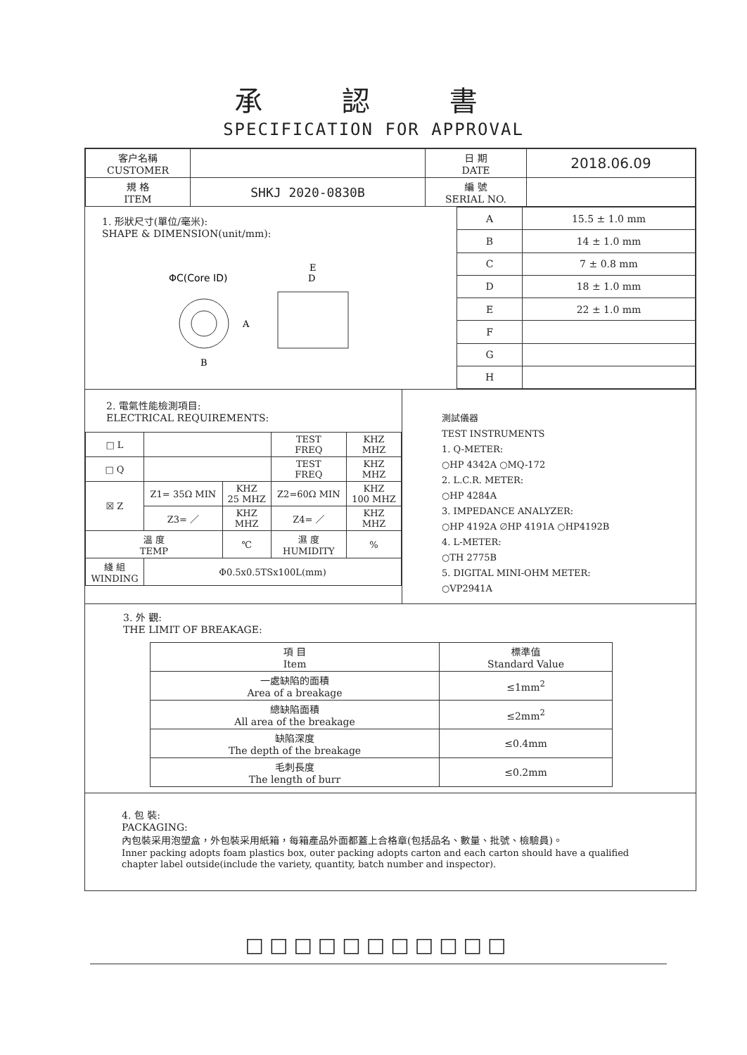承 認 書
SPECIFICATION FOR APPROVAL
| 客户名稱 CUSTOMER | | 日 期 DATE | 2018.06.09 |
| 規 格 ITEM | SHKJ 2020-0830B | 編 號 SERIAL NO. | |
1. 形狀尺寸(單位/毫米):
SHAPE & DIMENSION(unit/mm):
ΦC(Core ID)
A
B
E
D
| A | 15.5 ± 1.0 mm |
| B | 14 ± 1.0 mm |
| C | 7 ± 0.8 mm |
| D | 18 ± 1.0 mm |
| E | 22 ± 1.0 mm |
| F | |
| G | |
| H | |
2. 電氣性能檢測項目:
ELECTRICAL REQUIREMENTS:
| □ L | | | | TEST FREQ | KHZ MHZ |
| □ Q | | | | TEST FREQ | KHZ MHZ |
| ☒ Z | Z1= 35Ω MIN | KHZ 25 MHZ | | Z2=60Ω MIN | KHZ 100 MHZ |
| | Z3= ／ | KHZ MHZ | | Z4= ／ | KHZ MHZ |
| 溫 度 TEMP | | ℃ | 濕 度 HUMIDITY | | % |
| 綫 組 WINDING | Φ0.5x0.5TSx100L(mm) | | | | |
測試儀器
TEST INSTRUMENTS
1. Q-METER:
○HP 4342A ○MQ-172
2. L.C.R. METER:
○HP 4284A
3. IMPEDANCE ANALYZER:
○HP 4192A ∅HP 4191A ○HP4192B
4. L-METER:
○TH 2775B
5. DIGITAL MINI-OHM METER:
○VP2941A
3. 外 觀:
THE LIMIT OF BREAKAGE:
| 項 目 Item | 標準值 Standard Value |
| 一處缺陷的面積 Area of a breakage | ≤1mm<sup>2</sup> |
| 總缺陷面積 All area of the breakage | ≤2mm<sup>2</sup> |
| 缺陷深度 The depth of the breakage | ≤0.4mm |
| 毛刺長度 The length of burr | ≤0.2mm |
4. 包 裝:
PACKAGING:
內包裝采用泡塑盒，外包裝采用紙箱，每箱產品外面都蓋上合格章(包括品名、數量、批號、檢驗員)。
Inner packing adopts foam plastics box, outer packing adopts carton and each carton should have a qualified chapter label outside(include the variety, quantity, batch number and inspector).
□□□□□□□□□□□